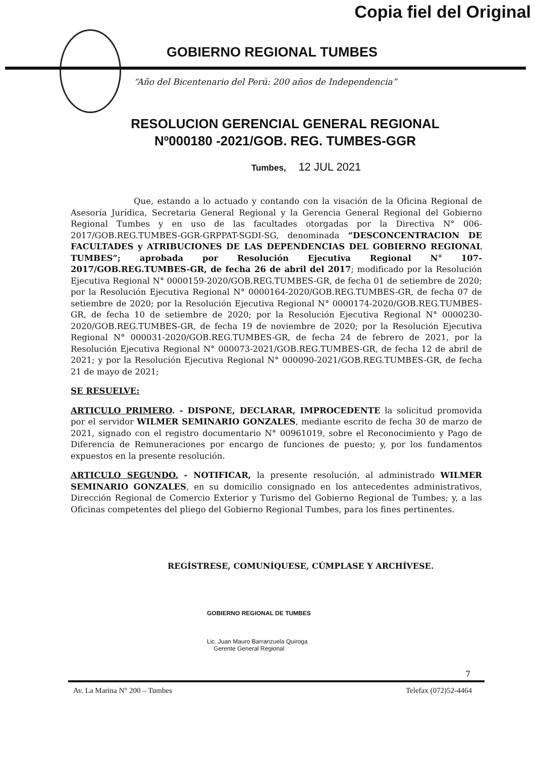Copia fiel del Original
GOBIERNO REGIONAL TUMBES
“Año del Bicentenario del Perú: 200 años de Independencia”
RESOLUCION GERENCIAL GENERAL REGIONAL
Nº000180 -2021/GOB. REG. TUMBES-GGR
Tumbes, 12 JUL 2021
Que, estando a lo actuado y contando con la visación de la Oficina Regional de Asesoría Jurídica, Secretaria General Regional y la Gerencia General Regional del Gobierno Regional Tumbes y en uso de las facultades otorgadas por la Directiva N° 006-2017/GOB.REG.TUMBES-GGR-GRPPAT-SGDI-SG, denominada “DESCONCENTRACION DE FACULTADES y ATRIBUCIONES DE LAS DEPENDENCIAS DEL GOBIERNO REGIONAL TUMBES”; aprobada por Resolución Ejecutiva Regional N° 107-2017/GOB.REG.TUMBES-GR, de fecha 26 de abril del 2017; modificado por la Resolución Ejecutiva Regional N° 0000159-2020/GOB.REG.TUMBES-GR, de fecha 01 de setiembre de 2020; por la Resolución Ejecutiva Regional N° 0000164-2020/GOB.REG.TUMBES-GR, de fecha 07 de setiembre de 2020; por la Resolución Ejecutiva Regional N° 0000174-2020/GOB.REG.TUMBES-GR, de fecha 10 de setiembre de 2020; por la Resolución Ejecutiva Regional N° 0000230-2020/GOB.REG.TUMBES-GR, de fecha 19 de noviembre de 2020; por la Resolución Ejecutiva Regional N° 000031-2020/GOB.REG.TUMBES-GR, de fecha 24 de febrero de 2021, por la Resolución Ejecutiva Regional N° 000073-2021/GOB.REG.TUMBES-GR, de fecha 12 de abril de 2021; y por la Resolución Ejecutiva Regional N° 000090-2021/GOB.REG.TUMBES-GR, de fecha 21 de mayo de 2021;
SE RESUELVE:
ARTICULO PRIMERO. - DISPONE, DECLARAR, IMPROCEDENTE la solicitud promovida por el servidor WILMER SEMINARIO GONZALES, mediante escrito de fecha 30 de marzo de 2021, signado con el registro documentario N° 00961019, sobre el Reconocimiento y Pago de Diferencia de Remuneraciones por encargo de funciones de puesto; y, por los fundamentos expuestos en la presente resolución.
ARTICULO SEGUNDO. - NOTIFICAR, la presente resolución, al administrado WILMER SEMINARIO GONZALES, en su domicilio consignado en los antecedentes administrativos, Dirección Regional de Comercio Exterior y Turismo del Gobierno Regional de Tumbes; y, a las Oficinas competentes del pliego del Gobierno Regional Tumbes, para los fines pertinentes.
REGÍSTRESE, COMUNÍQUESE, CÚMPLASE Y ARCHÍVESE.
GOBIERNO REGIONAL DE TUMBES
Lic. Juan Mauro Barranzuela Quiroga
Gerente General Regional
7
Av. La Marina N° 200 – Tumbes Telefax (072)52-4464